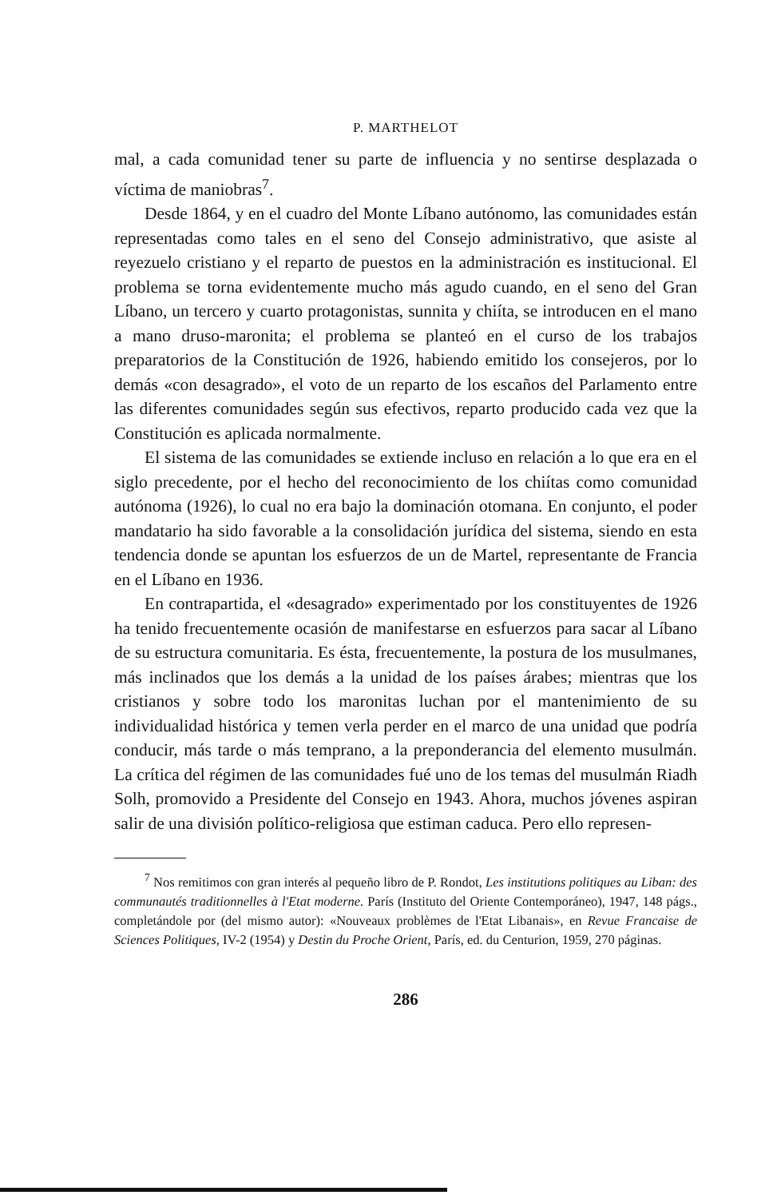P. MARTHELOT
mal, a cada comunidad tener su parte de influencia y no sentirse desplazada o víctima de maniobras<sup>7</sup>.
Desde 1864, y en el cuadro del Monte Líbano autónomo, las comunidades están representadas como tales en el seno del Consejo administrativo, que asiste al reyezuelo cristiano y el reparto de puestos en la administración es institucional. El problema se torna evidentemente mucho más agudo cuando, en el seno del Gran Líbano, un tercero y cuarto protagonistas, sunnita y chiíta, se introducen en el mano a mano druso-maronita; el problema se planteó en el curso de los trabajos preparatorios de la Constitución de 1926, habiendo emitido los consejeros, por lo demás «con desagrado», el voto de un reparto de los escaños del Parlamento entre las diferentes comunidades según sus efectivos, reparto producido cada vez que la Constitución es aplicada normalmente.
El sistema de las comunidades se extiende incluso en relación a lo que era en el siglo precedente, por el hecho del reconocimiento de los chiítas como comunidad autónoma (1926), lo cual no era bajo la dominación otomana. En conjunto, el poder mandatario ha sido favorable a la consolidación jurídica del sistema, siendo en esta tendencia donde se apuntan los esfuerzos de un de Martel, representante de Francia en el Líbano en 1936.
En contrapartida, el «desagrado» experimentado por los constituyentes de 1926 ha tenido frecuentemente ocasión de manifestarse en esfuerzos para sacar al Líbano de su estructura comunitaria. Es ésta, frecuentemente, la postura de los musulmanes, más inclinados que los demás a la unidad de los países árabes; mientras que los cristianos y sobre todo los maronitas luchan por el mantenimiento de su individualidad histórica y temen verla perder en el marco de una unidad que podría conducir, más tarde o más temprano, a la preponderancia del elemento musulmán. La crítica del régimen de las comunidades fué uno de los temas del musulmán Riadh Solh, promovido a Presidente del Consejo en 1943. Ahora, muchos jóvenes aspiran salir de una división político-religiosa que estiman caduca. Pero ello represen-
<sup>7</sup> Nos remitimos con gran interés al pequeño libro de P. Rondot, Les institutions politiques au Liban: des communautés traditionnelles à l'Etat moderne. París (Instituto del Oriente Contemporáneo), 1947, 148 págs., completándole por (del mismo autor): «Nouveaux problèmes de l'Etat Libanais», en Revue Francaise de Sciences Politiques, IV-2 (1954) y Destin du Proche Orient, París, ed. du Centurion, 1959, 270 páginas.
286